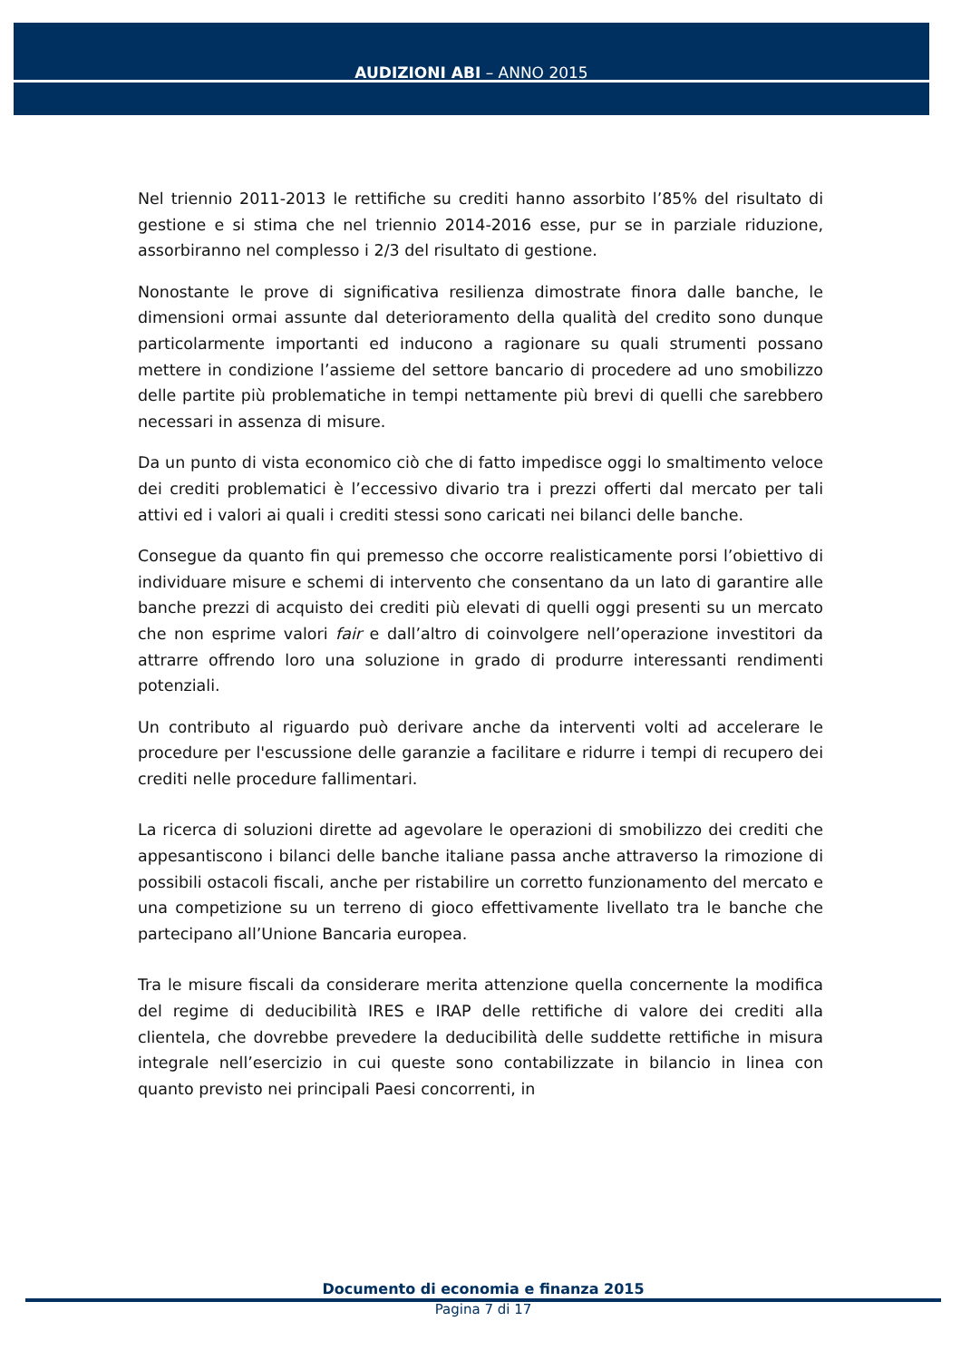AUDIZIONI ABI – ANNO 2015
Nel triennio 2011-2013 le rettifiche su crediti hanno assorbito l’85% del risultato di gestione e si stima che nel triennio 2014-2016 esse, pur se in parziale riduzione, assorbiranno nel complesso i 2/3 del risultato di gestione.
Nonostante le prove di significativa resilienza dimostrate finora dalle banche, le dimensioni ormai assunte dal deterioramento della qualità del credito sono dunque particolarmente importanti ed inducono a ragionare su quali strumenti possano mettere in condizione l’assieme del settore bancario di procedere ad uno smobilizzo delle partite più problematiche in tempi nettamente più brevi di quelli che sarebbero necessari in assenza di misure.
Da un punto di vista economico ciò che di fatto impedisce oggi lo smaltimento veloce dei crediti problematici è l’eccessivo divario tra i prezzi offerti dal mercato per tali attivi ed i valori ai quali i crediti stessi sono caricati nei bilanci delle banche.
Consegue da quanto fin qui premesso che occorre realisticamente porsi l’obiettivo di individuare misure e schemi di intervento che consentano da un lato di garantire alle banche prezzi di acquisto dei crediti più elevati di quelli oggi presenti su un mercato che non esprime valori fair e dall’altro di coinvolgere nell’operazione investitori da attrarre offrendo loro una soluzione in grado di produrre interessanti rendimenti potenziali.
Un contributo al riguardo può derivare anche da interventi volti ad accelerare le procedure per l'escussione delle garanzie a facilitare e ridurre i tempi di recupero dei crediti nelle procedure fallimentari.
La ricerca di soluzioni dirette ad agevolare le operazioni di smobilizzo dei crediti che appesantiscono i bilanci delle banche italiane passa anche attraverso la rimozione di possibili ostacoli fiscali, anche per ristabilire un corretto funzionamento del mercato e una competizione su un terreno di gioco effettivamente livellato tra le banche che partecipano all’Unione Bancaria europea.
Tra le misure fiscali da considerare merita attenzione quella concernente la modifica del regime di deducibilità IRES e IRAP delle rettifiche di valore dei crediti alla clientela, che dovrebbe prevedere la deducibilità delle suddette rettifiche in misura integrale nell’esercizio in cui queste sono contabilizzate in bilancio in linea con quanto previsto nei principali Paesi concorrenti, in
Documento di economia e finanza 2015
Pagina 7 di 17